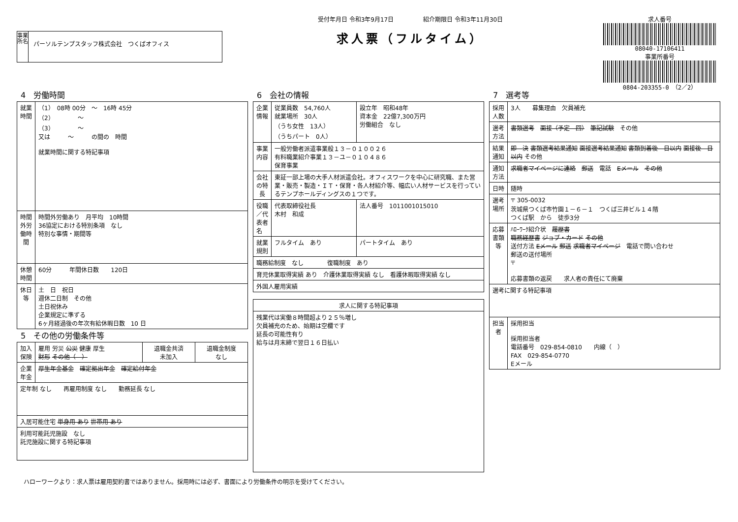事業所名
パーソルテンプスタッフ株式会社　つくばオフィス
受付年月日 令和3年9月17日　　　　　紹介期限日 令和3年11月30日
求人票（フルタイム）
求人番号
08040-17106411
事業所番号
0804-203355-0　（2／2）
4　労働時間
| 就業時間 | （1） 08時 00分 ～ 16時 45分 （2） ～ （3） ～ 又は ～ の間の 時間 就業時間に関する特記事項 |
| 時間外労働時間 | 時間外労働あり 月平均 10時間 36協定における特別条項 なし 特別な事情・期間等 |
| 休憩時間 | 60分 年間休日数 120日 |
| 休日等 | 土 日 祝日 週休二日制 その他 土日祝休み 企業規定に準ずる 6ヶ月経過後の年次有給休暇日数 10 日 |
5　その他の労働条件等
| 加入保険 | 雇用 労災 公災 健康 厚生 財形 その他（ ） | 退職金共済 未加入 | 退職金制度 なし |
| 企業年金 | 厚生年金基金 確定拠出年金 確定給付年金 | | |
| 定年制 なし 再雇用制度 なし 勤務延長 なし | | | |
| 入居可能住宅 単身用 あり 世帯用 あり | | | |
| 利用可能託児施設 なし 託児施設に関する特記事項 | | | |
6　会社の情報
| 企業情報 | 従業員数 54,760人 就業場所 30人 （うち女性 13人） （うちパート 0人） | 設立年 昭和48年 資本金 22億7,300万円 労働組合 なし |
| 事業内容 | 一般労働者派遣事業般１３－０１００２６ 有料職業紹介事業１３－ユ－０１０４８６ 保育事業 | |
| 会社の特長 | 東証一部上場の大手人材派遣会社。オフィスワークを中心に研究職、また営業・販売・製造・ＩＴ・保育・各人材紹介等、幅広い人材サービスを行っているテンプホールディングスの１つです。 | |
| 役職／代表者名 | 代表取締役社長 木村 和成 | 法人番号 1011001015010 |
| 就業規則 | フルタイム あり | パートタイム あり |
| 職務給制度 なし 復職制度 あり | | |
| 育児休業取得実績 あり 介護休業取得実績 なし 看護休暇取得実績 なし | | |
| 外国人雇用実績 | | |
| 求人に関する特記事項 |
| --- |
| 残業代は実働８時間超より２５％増し 欠員補充のため、始期は空欄です 延長の可能性有り 給与は月末締で翌日１６日払い |
7　選考等
| 採用人数 | 3人 募集理由 欠員補充 |
| 選考方法 | 書類選考 面接（予定 回） 筆記試験 その他 |
| 結果通知 | 即 決 書類選考結果通知 面接選考結果通知 書類到着後 日以内 面接後 日以内 その他 |
| 通知方法 | 求職者マイページに連絡 郵送 電話 Eメール その他 |
| 日時 | 随時 |
| 選考場所 | 〒 305-0032 茨城県つくば市竹園１－６－１ つくば三井ビル１４階 つくば駅 から 徒歩3分 |
| 応募書類等 | ﾊﾛｰﾜｰｸ紹介状 履歴書 職務経歴書 ジョブ・カード その他 送付方法 Eメール 郵送 求職者マイページ 電話で問い合わせ 郵送の送付場所 〒 応募書類の返戻 求人者の責任にて廃棄 |
| 選考に関する特記事項 | |
| 担当者 | 採用担当 採用担当者 電話番号 029-854-0810 内線（ ） FAX 029-854-0770 Eメール |
ハローワークより：求人票は雇用契約書ではありません。採用時には必ず、書面により労働条件の明示を受けてください。